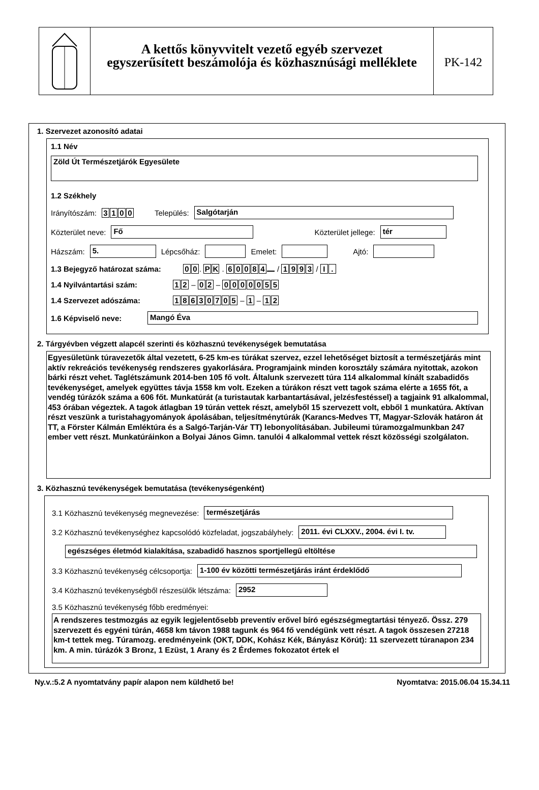A kettős könyvvitelt vezető egyéb szervezet
egyszerűsített beszámolója és közhasznúsági melléklete
PK-142
1. Szervezet azonosító adatai
1.1 Név
Zöld Út Természetjárók Egyesülete
1.2 Székhely
Irányítószám: 3100 Település: Salgótarján
Közterület neve: Fő Közterület jellege: tér
Házszám: 5. Lépcsőház: Emelet: Ajtó:
1.3 Bejegyző határozat száma: 0 0. P K . 60084 / 1993 / I.
1.4 Nyilvántartási szám: 1 2 – 0 2 – 0000055
1.4 Szervezet adószáma: 18630705 – 1 – 1 2
1.6 Képviselő neve: Mangó Éva
2. Tárgyévben végzett alapcél szerinti és közhasznú tevékenységek bemutatása
Egyesületünk túravezetők által vezetett, 6-25 km-es túrákat szervez, ezzel lehetőséget biztosít a természetjárás mint aktív rekreációs tevékenység rendszeres gyakorlására. Programjaink minden korosztály számára nyitottak, azokon bárki részt vehet. Taglétszámunk 2014-ben 105 fő volt. Általunk szervezett túra 114 alkalommal kínált szabadidős tevékenységet, amelyek együttes távja 1558 km volt. Ezeken a túrákon részt vett tagok száma elérte a 1655 főt, a vendég túrázók száma a 606 főt. Munkatúrát (a turistautak karbantartásával, jelzésfestéssel) a tagjaink 91 alkalommal, 453 órában végeztek. A tagok átlagban 19 túrán vettek részt, amelyből 15 szervezett volt, ebből 1 munkatúra. Aktívan részt veszünk a turistahagyományok ápolásában, teljesítménytúrák (Karancs-Medves TT, Magyar-Szlovák határon át TT, a Förster Kálmán Emléktúra és a Salgó-Tarján-Vár TT) lebonyolításában. Jubileumi túramozgalmunkban 247 ember vett részt. Munkatúráinkon a Bolyai János Gimn. tanulói 4 alkalommal vettek részt közösségi szolgálaton.
3. Közhasznú tevékenységek bemutatása (tevékenységenként)
3.1 Közhasznú tevékenység megnevezése: természetjárás
3.2 Közhasznú tevékenységhez kapcsolódó közfeladat, jogszabályhely: 2011. évi CLXXV., 2004. évi I. tv.
egészséges életmód kialakítása, szabadidő hasznos sportjellegű eltöltése
3.3 Közhasznú tevékenység célcsoportja: 1-100 év közötti természetjárás iránt érdeklődő
3.4 Közhasznú tevékenységből részesülők létszáma: 2952
3.5 Közhasznú tevékenység főbb eredményei:
A rendszeres testmozgás az egyik legjelentősebb preventív erővel bíró egészségmegtartási tényező. Össz. 279 szervezett és egyéni túrán, 4658 km távon 1988 tagunk és 964 fő vendégünk vett részt. A tagok összesen 27218 km-t tettek meg. Túramozg. eredményeink (OKT, DDK, Kohász Kék, Bányász Körút): 11 szervezett túranapon 234 km. A min. túrázók 3 Bronz, 1 Ezüst, 1 Arany és 2 Érdemes fokozatot értek el
Ny.v.:5.2 A nyomtatvány papír alapon nem küldhető be! Nyomtatva: 2015.06.04 15.34.11